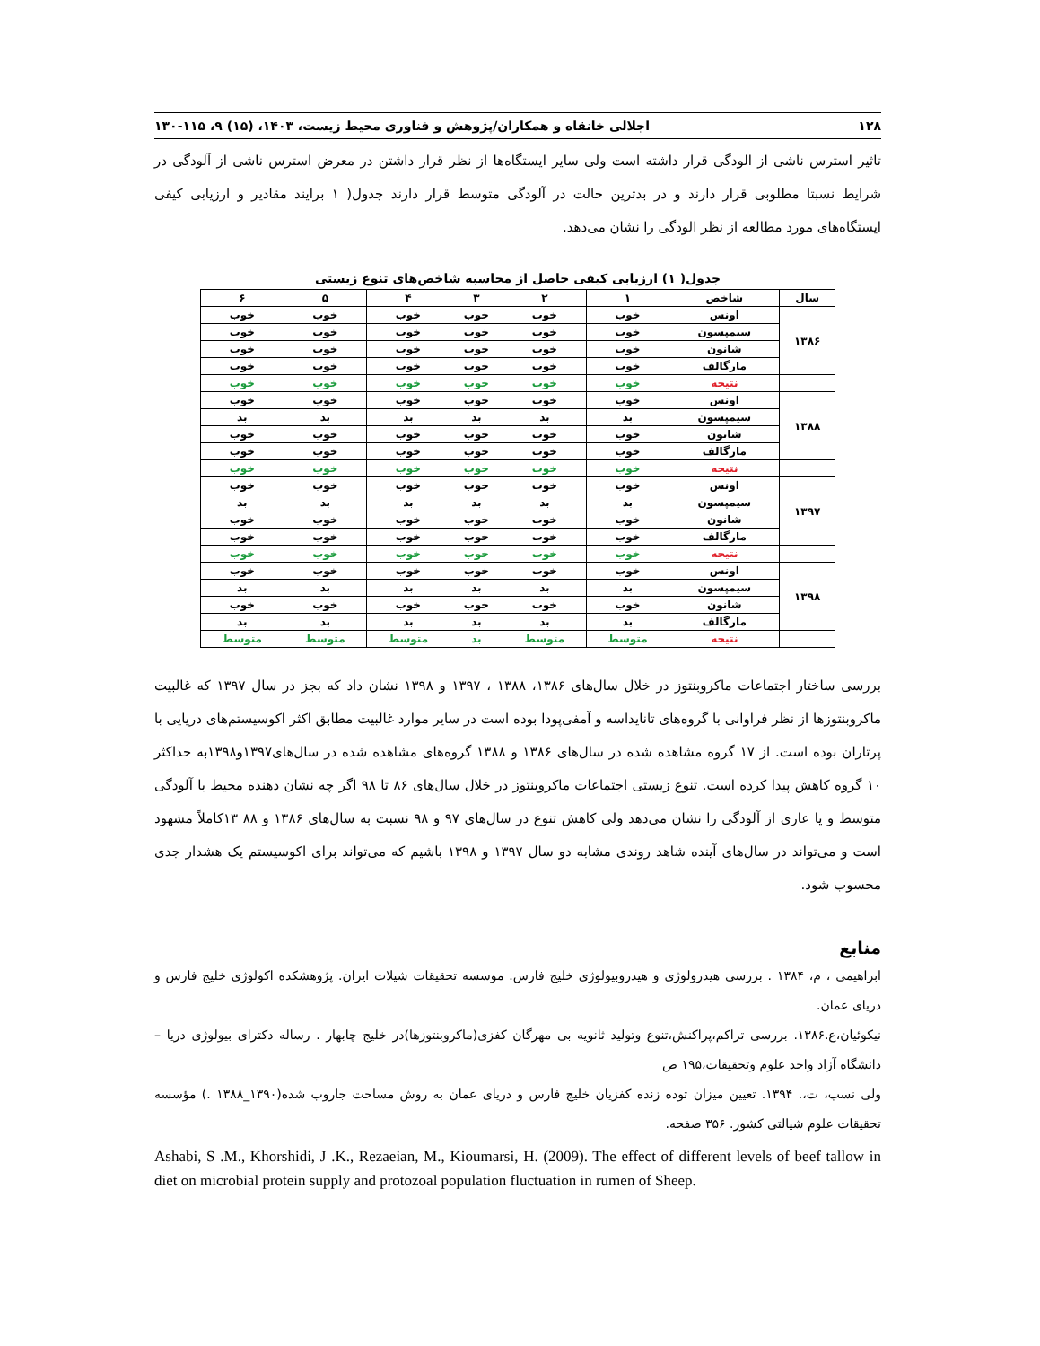۱۲۸ اجلالی خانقاه و همکاران/پژوهش و فناوری محیط زیست، ۱۴۰۳، (۱۵) ۹، ۱۱۵-۱۳۰
تاثیر استرس ناشی از الودگی قرار داشته است ولی سایر ایستگاه‌ها از نظر قرار داشتن در معرض استرس ناشی از آلودگی در شرایط نسبتا مطلوبی قرار دارند و در بدترین حالت در آلودگی متوسط قرار دارند جدول( ۱ برایند مقادیر و ارزیابی کیفی ایستگاه‌های مورد مطالعه از نظر الودگی را نشان می‌دهد.
جدول( ۱) ارزیابی کیفی حاصل از محاسبه شاخص‌های تنوع زیستی
| سال | شاخص | ۱ | ۲ | ۳ | ۴ | ۵ | ۶ |
| --- | --- | --- | --- | --- | --- | --- | --- |
| ۱۳۸۶ | اونس | خوب | خوب | خوب | خوب | خوب | خوب |
| | سیمپسون | خوب | خوب | خوب | خوب | خوب | خوب |
| | شانون | خوب | خوب | خوب | خوب | خوب | خوب |
| | مارگالف | خوب | خوب | خوب | خوب | خوب | خوب |
| | نتیجه | خوب | خوب | خوب | خوب | خوب | خوب |
| ۱۳۸۸ | اونس | خوب | خوب | خوب | خوب | خوب | خوب |
| | سیمپسون | بد | بد | بد | بد | بد | بد |
| | شانون | خوب | خوب | خوب | خوب | خوب | خوب |
| | مارگالف | خوب | خوب | خوب | خوب | خوب | خوب |
| | نتیجه | خوب | خوب | خوب | خوب | خوب | خوب |
| ۱۳۹۷ | اونس | خوب | خوب | خوب | خوب | خوب | خوب |
| | سیمپسون | بد | بد | بد | بد | بد | بد |
| | شانون | خوب | خوب | خوب | خوب | خوب | خوب |
| | مارگالف | خوب | خوب | خوب | خوب | خوب | خوب |
| | نتیجه | خوب | خوب | خوب | خوب | خوب | خوب |
| ۱۳۹۸ | اونس | خوب | خوب | خوب | خوب | خوب | خوب |
| | سیمپسون | بد | بد | بد | بد | بد | بد |
| | شانون | خوب | خوب | خوب | خوب | خوب | خوب |
| | مارگالف | بد | بد | بد | بد | بد | بد |
| | نتیجه | متوسط | متوسط | بد | متوسط | متوسط | متوسط |
بررسی ساختار اجتماعات ماکروبنتوز در خلال سال‌های ۱۳۸۶، ۱۳۸۸ ، ۱۳۹۷ و ۱۳۹۸ نشان داد که بجز در سال ۱۳۹۷ که غالبیت ماکروبنتوزها از نظر فراوانی با گروه‌های تانایداسه و آمفی‌پودا بوده است در سایر موارد غالبیت مطابق اکثر اکوسیستم‌های دریایی با پرتاران بوده است. از ۱۷ گروه مشاهده شده در سال‌های ۱۳۸۶ و ۱۳۸۸ گروه‌های مشاهده شده در سال‌های۱۳۹۷و۱۳۹۸به حداکثر ۱۰ گروه کاهش پیدا کرده است. تنوع زیستی اجتماعات ماکروبنتوز در خلال سال‌های ۸۶ تا ۹۸ اگر چه نشان دهنده محیط با آلودگی متوسط و یا عاری از آلودگی را نشان می‌دهد ولی کاهش تنوع در سال‌های ۹۷ و ۹۸ نسبت به سال‌های ۱۳۸۶ و ۸۸ ۱۳کاملاً مشهود است و می‌تواند در سال‌های آینده شاهد روندی مشابه دو سال ۱۳۹۷ و ۱۳۹۸ باشیم که می‌تواند برای اکوسیستم یک هشدار جدی محسوب شود.
منابع
ابراهیمی ، م، ۱۳۸۴ . بررسی هیدرولوژی و هیدروبیولوژی خلیج فارس. موسسه تحقیقات شیلات ایران. پژوهشکده اکولوژی خلیج فارس و دریای عمان.
نیکوئیان،ع.۱۳۸۶. بررسی تراکم،پراکنش،تنوع وتولید ثانویه بی مهرگان کفزی(ماکروبنتوزها)در خلیج چابهار . رساله دکترای بیولوژی دریا – دانشگاه آزاد واحد علوم وتحقیقات،۱۹۵ ص
ولی نسب، ت،. ۱۳۹۴. تعیین میزان توده زنده کفزیان خلیج فارس و دریای عمان به روش مساحت جاروب شده(۱۳۹۰_۱۳۸۸ .) مؤسسه تحقیقات علوم شیالتی کشور. ۳۵۶ صفحه.
Ashabi, S .M., Khorshidi, J .K., Rezaeian, M., Kioumarsi, H. (2009). The effect of different levels of beef tallow in diet on microbial protein supply and protozoal population fluctuation in rumen of Sheep.